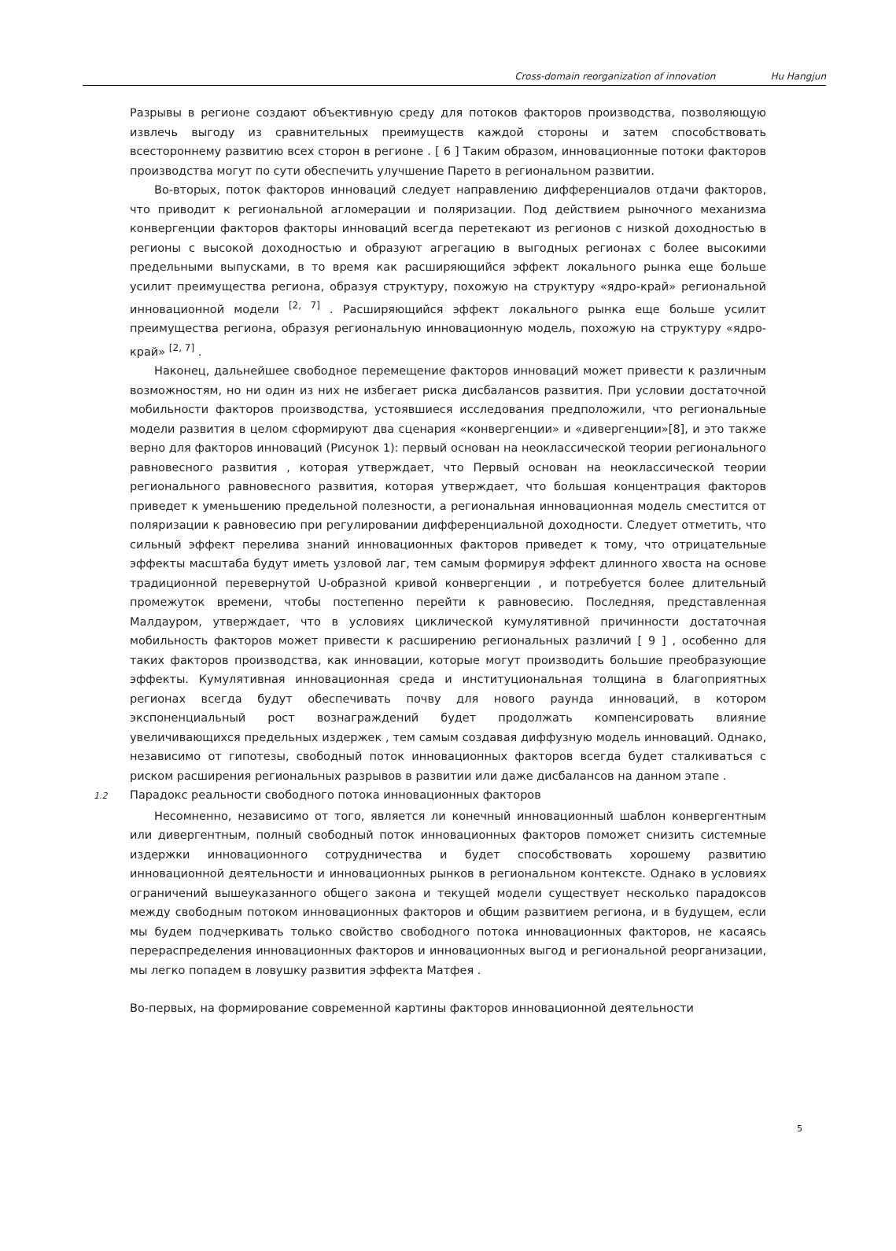Cross-domain reorganization of innovation Hu Hangjun
Разрывы в регионе создают объективную среду для потоков факторов производства, позволяющую извлечь выгоду из сравнительных преимуществ каждой стороны и затем способствовать всестороннему развитию всех сторон в регионе . [ 6 ] Таким образом, инновационные потоки факторов производства могут по сути обеспечить улучшение Парето в региональном развитии.
Во-вторых, поток факторов инноваций следует направлению дифференциалов отдачи факторов, что приводит к региональной агломерации и поляризации. Под действием рыночного механизма конвергенции факторов факторы инноваций всегда перетекают из регионов с низкой доходностью в регионы с высокой доходностью и образуют агрегацию в выгодных регионах с более высокими предельными выпусками, в то время как расширяющийся эффект локального рынка еще больше усилит преимущества региона, образуя структуру, похожую на структуру «ядро-край» региональной инновационной модели <sup>[2, 7]</sup> . Расширяющийся эффект локального рынка еще больше усилит преимущества региона, образуя региональную инновационную модель, похожую на структуру «ядро-край» <sup>[2, 7]</sup> .
Наконец, дальнейшее свободное перемещение факторов инноваций может привести к различным возможностям, но ни один из них не избегает риска дисбалансов развития. При условии достаточной мобильности факторов производства, устоявшиеся исследования предположили, что региональные модели развития в целом сформируют два сценария «конвергенции» и «дивергенции»[8], и это также верно для факторов инноваций (Рисунок 1): первый основан на неоклассической теории регионального равновесного развития , которая утверждает, что Первый основан на неоклассической теории регионального равновесного развития, которая утверждает, что большая концентрация факторов приведет к уменьшению предельной полезности, а региональная инновационная модель сместится от поляризации к равновесию при регулировании дифференциальной доходности. Следует отметить, что сильный эффект перелива знаний инновационных факторов приведет к тому, что отрицательные эффекты масштаба будут иметь узловой лаг, тем самым формируя эффект длинного хвоста на основе традиционной перевернутой U-образной кривой конвергенции , и потребуется более длительный промежуток времени, чтобы постепенно перейти к равновесию. Последняя, представленная Малдауром, утверждает, что в условиях циклической кумулятивной причинности достаточная мобильность факторов может привести к расширению региональных различий [ 9 ] , особенно для таких факторов производства, как инновации, которые могут производить большие преобразующие эффекты. Кумулятивная инновационная среда и институциональная толщина в благоприятных регионах всегда будут обеспечивать почву для нового раунда инноваций, в котором экспоненциальный рост вознаграждений будет продолжать компенсировать влияние увеличивающихся предельных издержек , тем самым создавая диффузную модель инноваций. Однако, независимо от гипотезы, свободный поток инновационных факторов всегда будет сталкиваться с риском расширения региональных разрывов в развитии или даже дисбалансов на данном этапе .
1.2 Парадокс реальности свободного потока инновационных факторов
Несомненно, независимо от того, является ли конечный инновационный шаблон конвергентным или дивергентным, полный свободный поток инновационных факторов поможет снизить системные издержки инновационного сотрудничества и будет способствовать хорошему развитию инновационной деятельности и инновационных рынков в региональном контексте. Однако в условиях ограничений вышеуказанного общего закона и текущей модели существует несколько парадоксов между свободным потоком инновационных факторов и общим развитием региона, и в будущем, если мы будем подчеркивать только свойство свободного потока инновационных факторов, не касаясь перераспределения инновационных факторов и инновационных выгод и региональной реорганизации, мы легко попадем в ловушку развития эффекта Матфея .
Во-первых, на формирование современной картины факторов инновационной деятельности
5